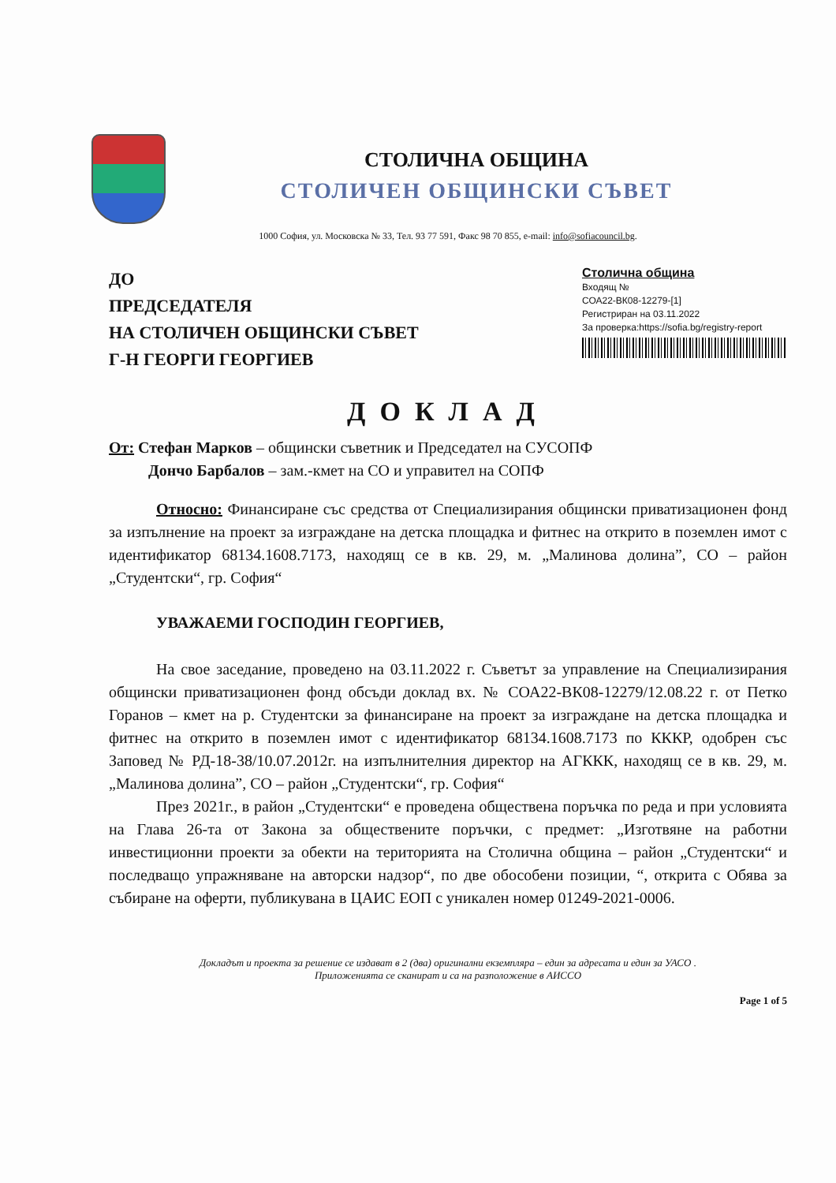СТОЛИЧНА ОБЩИНА
СТОЛИЧЕН ОБЩИНСКИ СЪВЕТ
1000 София, ул. Московска № 33, Тел. 93 77 591, Факс 98 70 855, e-mail: info@sofiacouncil.bg.
ДО
ПРЕДСЕДАТЕЛЯ
НА СТОЛИЧЕН ОБЩИНСКИ СЪВЕТ
Г-Н ГЕОРГИ ГЕОРГИЕВ
Столична община
Входящ №
СОА22-ВК08-12279-[1]
Регистриран на 03.11.2022
За проверка:https://sofia.bg/registry-report
ДОКЛАД
От: Стефан Марков – общински съветник и Председател на СУСОПФ
Дончо Барбалов – зам.-кмет на СО и управител на СОПФ
Относно: Финансиране със средства от Специализирания общински приватизационен фонд за изпълнение на проект за изграждане на детска площадка и фитнес на открито в поземлен имот с идентификатор 68134.1608.7173, находящ се в кв. 29, м. „Малинова долина”, СО – район „Студентски“, гр. София“
УВАЖАЕМИ ГОСПОДИН ГЕОРГИЕВ,
На свое заседание, проведено на 03.11.2022 г. Съветът за управление на Специализирания общински приватизационен фонд обсъди доклад вх. № СОА22-ВК08-12279/12.08.22 г. от Петко Горанов – кмет на р. Студентски за финансиране на проект за изграждане на детска площадка и фитнес на открито в поземлен имот с идентификатор 68134.1608.7173 по КККР, одобрен със Заповед № РД-18-38/10.07.2012г. на изпълнителния директор на АГККК, находящ се в кв. 29, м. „Малинова долина”, СО – район „Студентски“, гр. София“
През 2021г., в район „Студентски“ е проведена обществена поръчка по реда и при условията на Глава 26-та от Закона за обществените поръчки, с предмет: „Изготвяне на работни инвестиционни проекти за обекти на територията на Столична община – район „Студентски“ и последващо упражняване на авторски надзор“, по две обособени позиции, “, открита с Обява за събиране на оферти, публикувана в ЦАИС ЕОП с уникален номер 01249-2021-0006.
Докладът и проекта за решение се издават в 2 (два) оригинални екземпляра – един за адресата и един за УАСО .
Приложенията се сканират и са на разположение в АИССО
Page 1 of 5